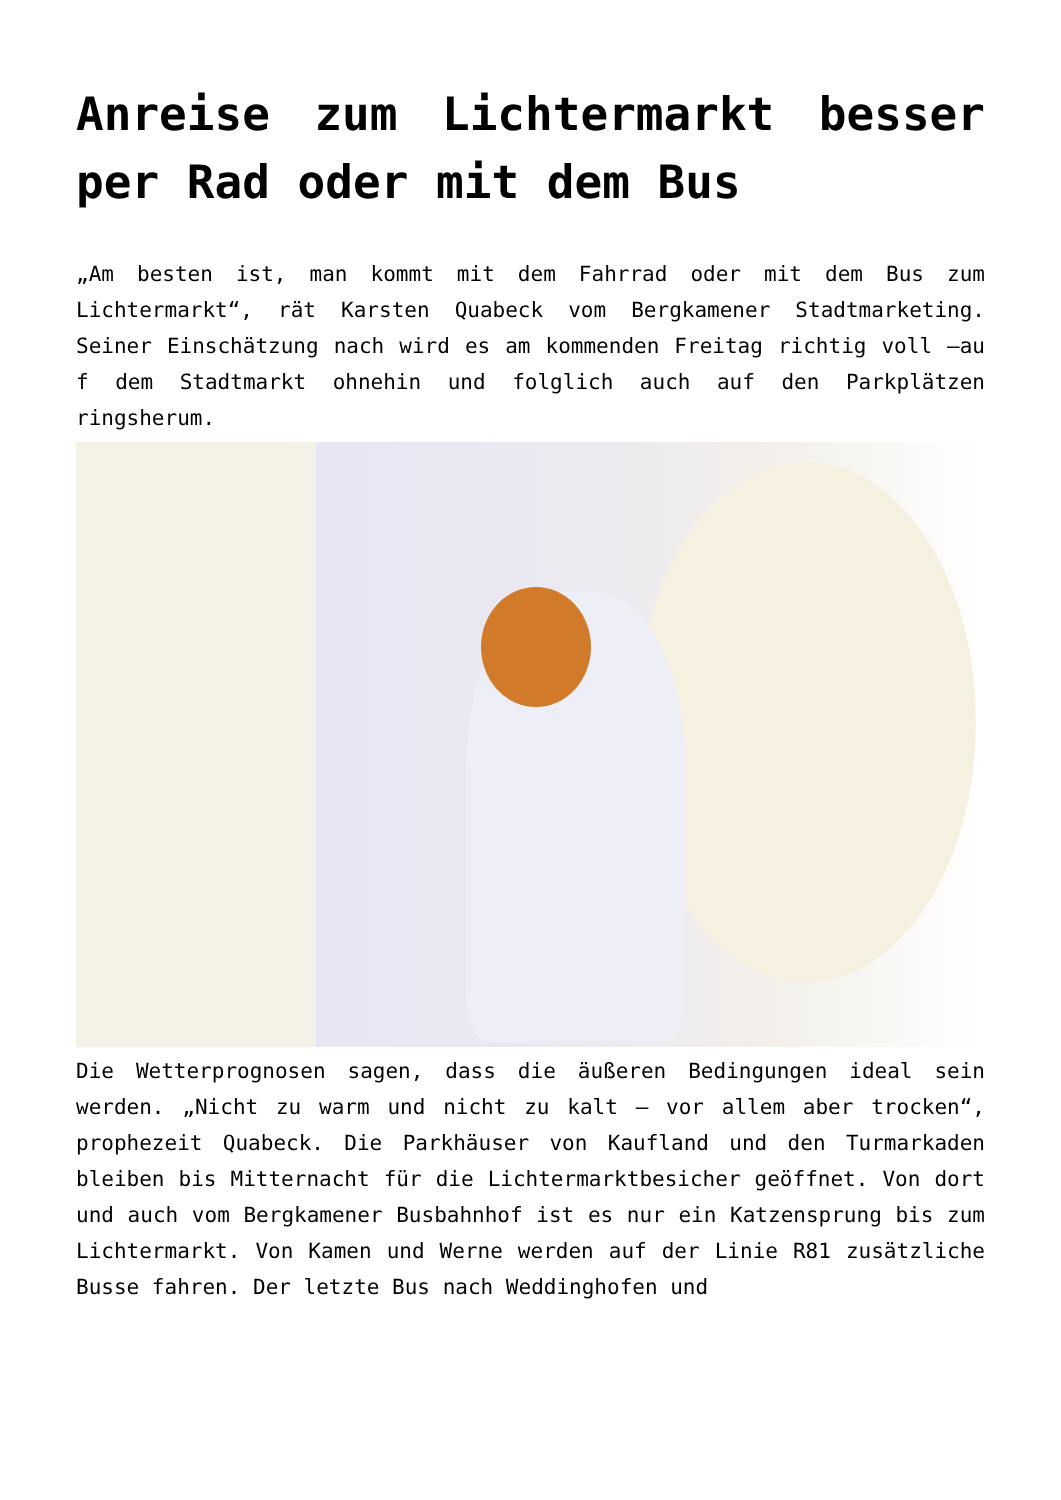Anreise zum Lichtermarkt besser per Rad oder mit dem Bus
„Am besten ist, man kommt mit dem Fahrrad oder mit dem Bus zum Lichtermarkt“, rät Karsten Quabeck vom Bergkamener Stadtmarketing. Seiner Einschätzung nach wird es am kommenden Freitag richtig voll –au f dem Stadtmarkt ohnehin und folglich auch auf den Parkplätzen ringsherum.
Die Wetterprognosen sagen, dass die äußeren Bedingungen ideal sein werden. „Nicht zu warm und nicht zu kalt – vor allem aber trocken“, prophezeit Quabeck. Die Parkhäuser von Kaufland und den Turmarkaden bleiben bis Mitternacht für die Lichtermarktbesicher geöffnet. Von dort und auch vom Bergkamener Busbahnhof ist es nur ein Katzensprung bis zum Lichtermarkt. Von Kamen und Werne werden auf der Linie R81 zusätzliche Busse fahren. Der letzte Bus nach Weddinghofen und